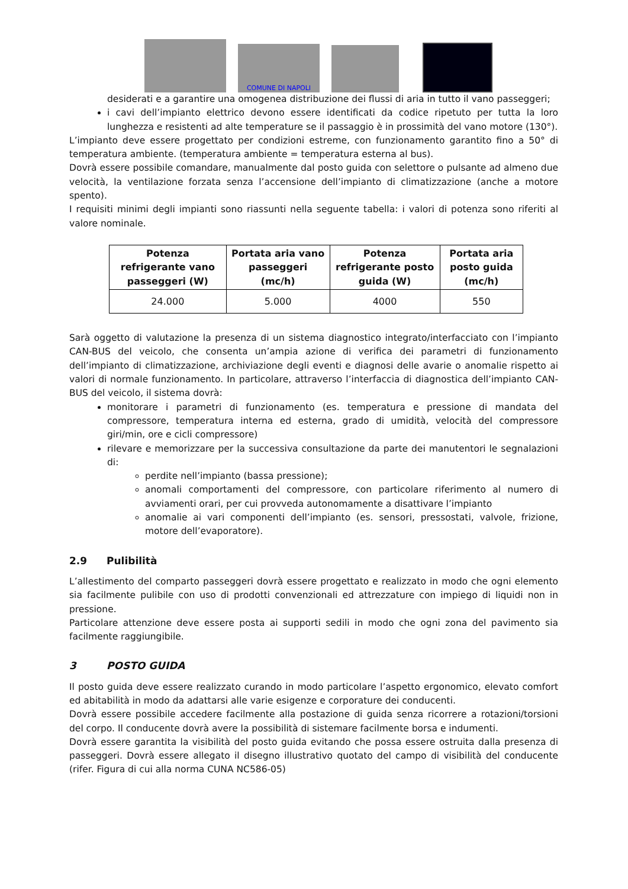COMUNE DI NAPOLI
desiderati e a garantire una omogenea distribuzione dei flussi di aria in tutto il vano passeggeri;
i cavi dell’impianto elettrico devono essere identificati da codice ripetuto per tutta la loro lunghezza e resistenti ad alte temperature se il passaggio è in prossimità del vano motore (130°).
L’impianto deve essere progettato per condizioni estreme, con funzionamento garantito fino a 50° di temperatura ambiente. (temperatura ambiente = temperatura esterna al bus).
Dovrà essere possibile comandare, manualmente dal posto guida con selettore o pulsante ad almeno due velocità, la ventilazione forzata senza l’accensione dell’impianto di climatizzazione (anche a motore spento).
I requisiti minimi degli impianti sono riassunti nella seguente tabella: i valori di potenza sono riferiti al valore nominale.
| Potenza refrigerante vano passeggeri (W) | Portata aria vano passeggeri (mc/h) | Potenza refrigerante posto guida (W) | Portata aria posto guida (mc/h) |
| --- | --- | --- | --- |
| 24.000 | 5.000 | 4000 | 550 |
Sarà oggetto di valutazione la presenza di un sistema diagnostico integrato/interfacciato con l’impianto CAN-BUS del veicolo, che consenta un’ampia azione di verifica dei parametri di funzionamento dell’impianto di climatizzazione, archiviazione degli eventi e diagnosi delle avarie o anomalie rispetto ai valori di normale funzionamento. In particolare, attraverso l’interfaccia di diagnostica dell’impianto CAN-BUS del veicolo, il sistema dovrà:
monitorare i parametri di funzionamento (es. temperatura e pressione di mandata del compressore, temperatura interna ed esterna, grado di umidità, velocità del compressore giri/min, ore e cicli compressore)
rilevare e memorizzare per la successiva consultazione da parte dei manutentori le segnalazioni di:
perdite nell’impianto (bassa pressione);
anomali comportamenti del compressore, con particolare riferimento al numero di avviamenti orari, per cui provveda autonomamente a disattivare l’impianto
anomalie ai vari componenti dell’impianto (es. sensori, pressostati, valvole, frizione, motore dell’evaporatore).
2.9 Pulibilità
L’allestimento del comparto passeggeri dovrà essere progettato e realizzato in modo che ogni elemento sia facilmente pulibile con uso di prodotti convenzionali ed attrezzature con impiego di liquidi non in pressione.
Particolare attenzione deve essere posta ai supporti sedili in modo che ogni zona del pavimento sia facilmente raggiungibile.
3 POSTO GUIDA
Il posto guida deve essere realizzato curando in modo particolare l’aspetto ergonomico, elevato comfort ed abitabilità in modo da adattarsi alle varie esigenze e corporature dei conducenti.
Dovrà essere possibile accedere facilmente alla postazione di guida senza ricorrere a rotazioni/torsioni del corpo. Il conducente dovrà avere la possibilità di sistemare facilmente borsa e indumenti.
Dovrà essere garantita la visibilità del posto guida evitando che possa essere ostruita dalla presenza di passeggeri. Dovrà essere allegato il disegno illustrativo quotato del campo di visibilità del conducente (rifer. Figura di cui alla norma CUNA NC586-05)